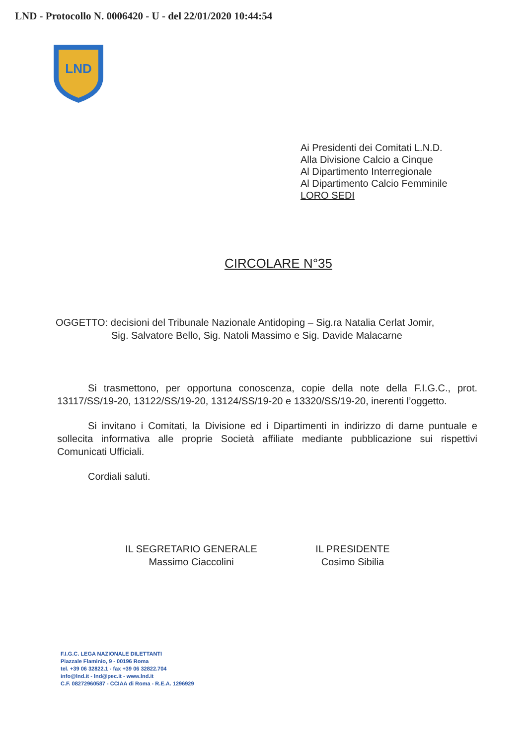LND - Protocollo N. 0006420 - U - del 22/01/2020 10:44:54
LND
Ai Presidenti dei Comitati L.N.D.
Alla Divisione Calcio a Cinque
Al Dipartimento Interregionale
Al Dipartimento Calcio Femminile
LORO SEDI
CIRCOLARE N°35
OGGETTO: decisioni del Tribunale Nazionale Antidoping – Sig.ra Natalia Cerlat Jomir,
Sig. Salvatore Bello, Sig. Natoli Massimo e Sig. Davide Malacarne
Si trasmettono, per opportuna conoscenza, copie della note della F.I.G.C., prot. 13117/SS/19-20, 13122/SS/19-20, 13124/SS/19-20 e 13320/SS/19-20, inerenti l’oggetto.
Si invitano i Comitati, la Divisione ed i Dipartimenti in indirizzo di darne puntuale e sollecita informativa alle proprie Società affiliate mediante pubblicazione sui rispettivi Comunicati Ufficiali.
Cordiali saluti.
IL SEGRETARIO GENERALE
Massimo Ciaccolini
IL PRESIDENTE
Cosimo Sibilia
F.I.G.C. LEGA NAZIONALE DILETTANTI
Piazzale Flaminio, 9 - 00196 Roma
tel. +39 06 32822.1 - fax +39 06 32822.704
info@lnd.it - lnd@pec.it - www.lnd.it
C.F. 08272960587 - CCIAA di Roma - R.E.A. 1296929